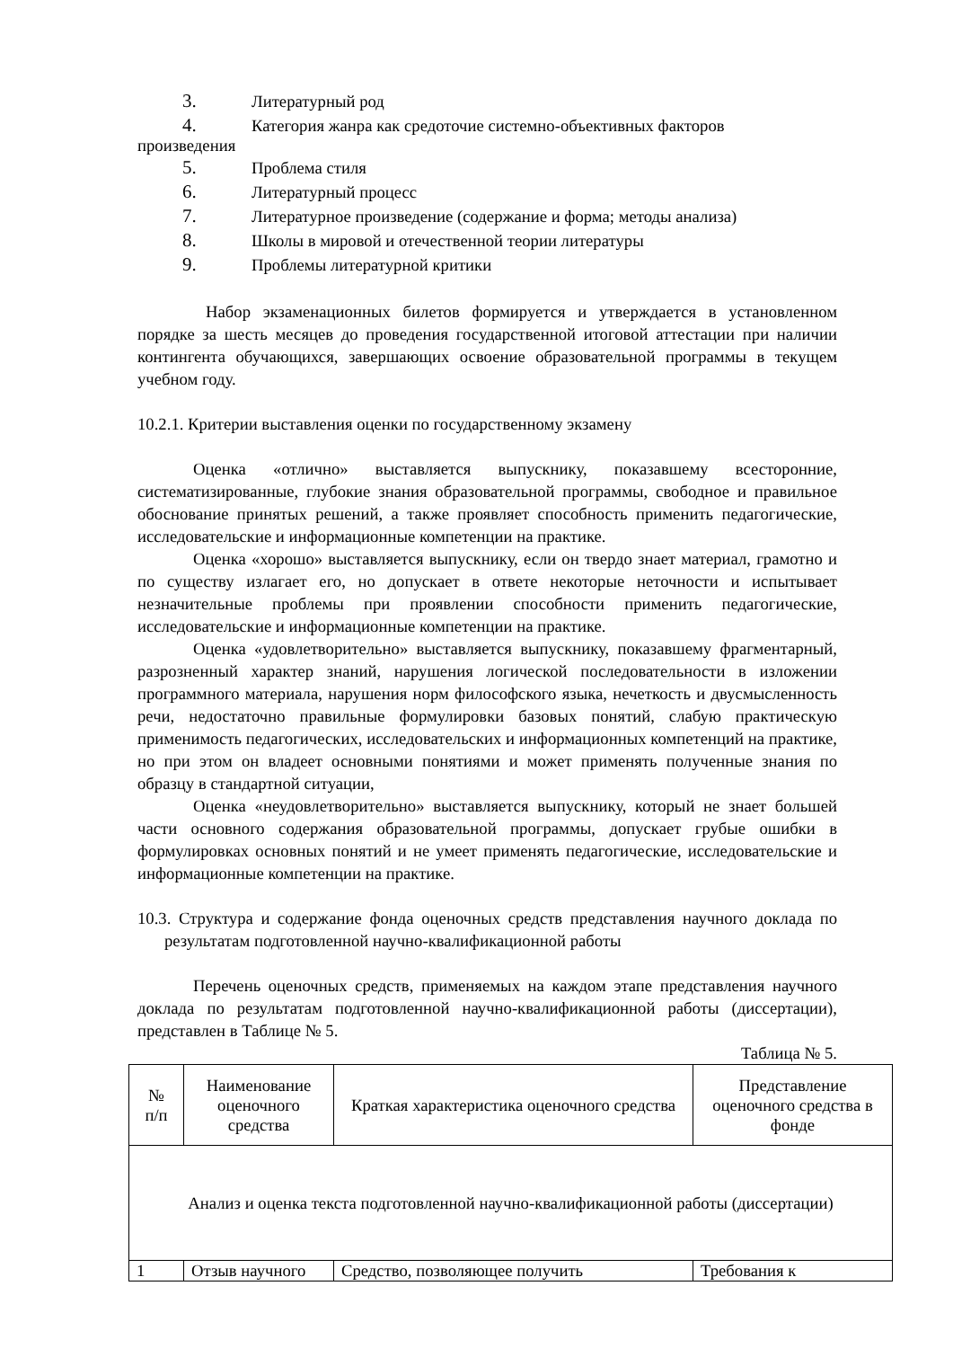3. Литературный род
4. Категория жанра как средоточие системно-объективных факторов
произведения
5. Проблема стиля
6. Литературный процесс
7. Литературное произведение (содержание и форма; методы анализа)
8. Школы в мировой и отечественной теории литературы
9. Проблемы литературной критики
Набор экзаменационных билетов формируется и утверждается в установленном порядке за шесть месяцев до проведения государственной итоговой аттестации при наличии контингента обучающихся, завершающих освоение образовательной программы в текущем учебном году.
10.2.1. Критерии выставления оценки по государственному экзамену
Оценка «отлично» выставляется выпускнику, показавшему всесторонние, систематизированные, глубокие знания образовательной программы, свободное и правильное обоснование принятых решений, а также проявляет способность применить педагогические, исследовательские и информационные компетенции на практике.
Оценка «хорошо» выставляется выпускнику, если он твердо знает материал, грамотно и по существу излагает его, но допускает в ответе некоторые неточности и испытывает незначительные проблемы при проявлении способности применить педагогические, исследовательские и информационные компетенции на практике.
Оценка «удовлетворительно» выставляется выпускнику, показавшему фрагментарный, разрозненный характер знаний, нарушения логической последовательности в изложении программного материала, нарушения норм философского языка, нечеткость и двусмысленность речи, недостаточно правильные формулировки базовых понятий, слабую практическую применимость педагогических, исследовательских и информационных компетенций на практике, но при этом он владеет основными понятиями и может применять полученные знания по образцу в стандартной ситуации,
Оценка «неудовлетворительно» выставляется выпускнику, который не знает большей части основного содержания образовательной программы, допускает грубые ошибки в формулировках основных понятий и не умеет применять педагогические, исследовательские и информационные компетенции на практике.
10.3. Структура и содержание фонда оценочных средств представления научного доклада по результатам подготовленной научно-квалификационной работы
Перечень оценочных средств, применяемых на каждом этапе представления научного доклада по результатам подготовленной научно-квалификационной работы (диссертации), представлен в Таблице № 5.
Таблица № 5.
| № п/п | Наименование оценочного средства | Краткая характеристика оценочного средства | Представление оценочного средства в фонде |
| Анализ и оценка текста подготовленной научно-квалификационной работы (диссертации) | | | |
| 1 | Отзыв научного | Средство, позволяющее получить | Требования к |